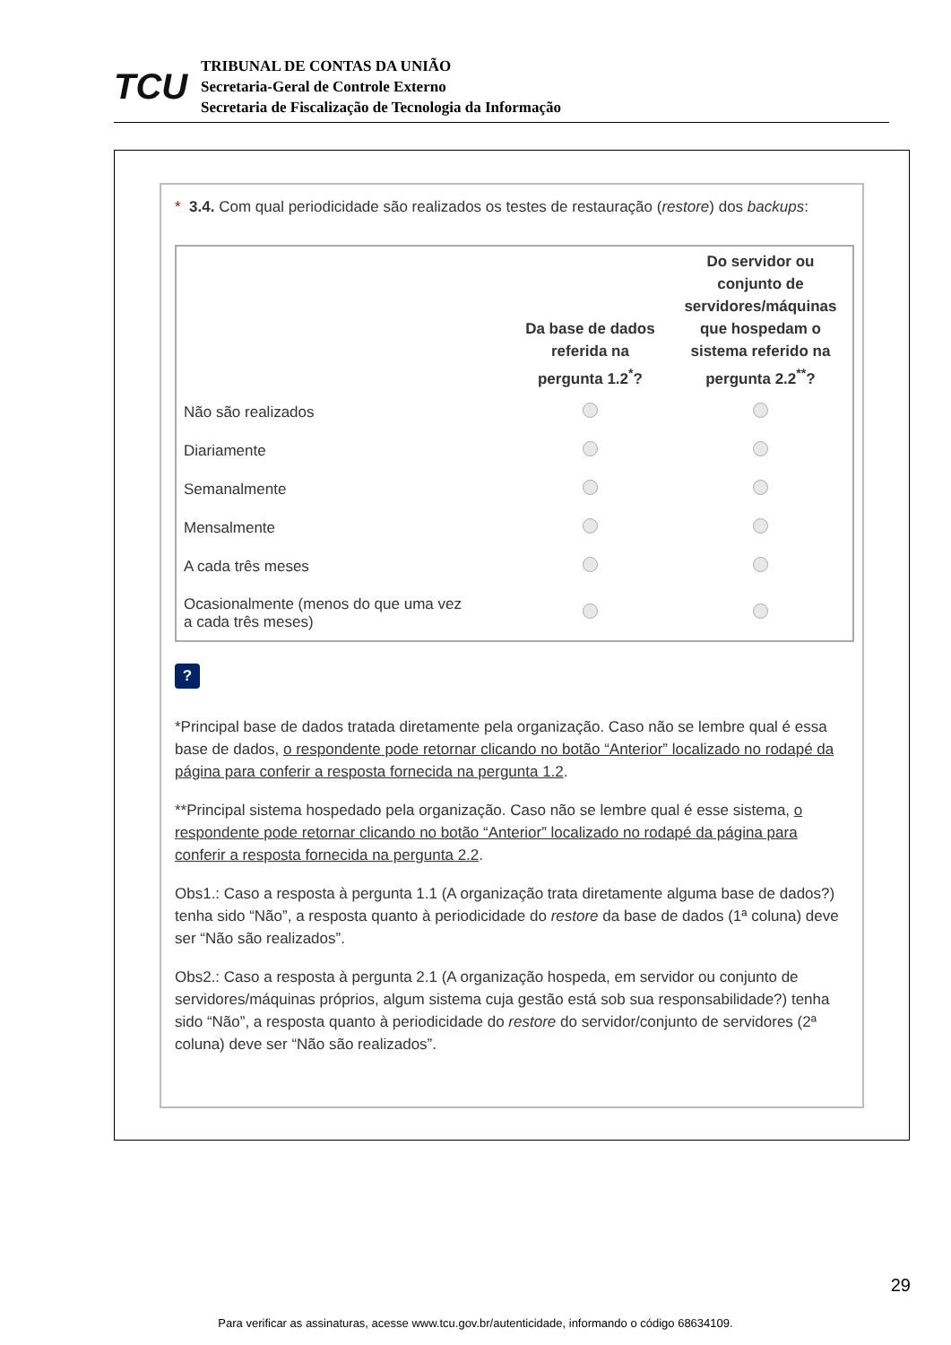TCU
TRIBUNAL DE CONTAS DA UNIÃO
Secretaria-Geral de Controle Externo
Secretaria de Fiscalização de Tecnologia da Informação
* 3.4. Com qual periodicidade são realizados os testes de restauração (restore) dos backups:
| | Da base de dados referida na pergunta 1.2<sup>*</sup>? | Do servidor ou conjunto de servidores/máquinas que hospedam o sistema referido na pergunta 2.2<sup>**</sup>? |
| --- | --- | --- |
| Não são realizados | | |
| Diariamente | | |
| Semanalmente | | |
| Mensalmente | | |
| A cada três meses | | |
| Ocasionalmente (menos do que uma vez a cada três meses) | | |
?
*Principal base de dados tratada diretamente pela organização. Caso não se lembre qual é essa base de dados, o respondente pode retornar clicando no botão “Anterior” localizado no rodapé da página para conferir a resposta fornecida na pergunta 1.2.
**Principal sistema hospedado pela organização. Caso não se lembre qual é esse sistema, o respondente pode retornar clicando no botão “Anterior” localizado no rodapé da página para conferir a resposta fornecida na pergunta 2.2.
Obs1.: Caso a resposta à pergunta 1.1 (A organização trata diretamente alguma base de dados?) tenha sido “Não”, a resposta quanto à periodicidade do restore da base de dados (1ª coluna) deve ser “Não são realizados”.
Obs2.: Caso a resposta à pergunta 2.1 (A organização hospeda, em servidor ou conjunto de servidores/máquinas próprios, algum sistema cuja gestão está sob sua responsabilidade?) tenha sido “Não”, a resposta quanto à periodicidade do restore do servidor/conjunto de servidores (2ª coluna) deve ser “Não são realizados”.
29
Para verificar as assinaturas, acesse www.tcu.gov.br/autenticidade, informando o código 68634109.